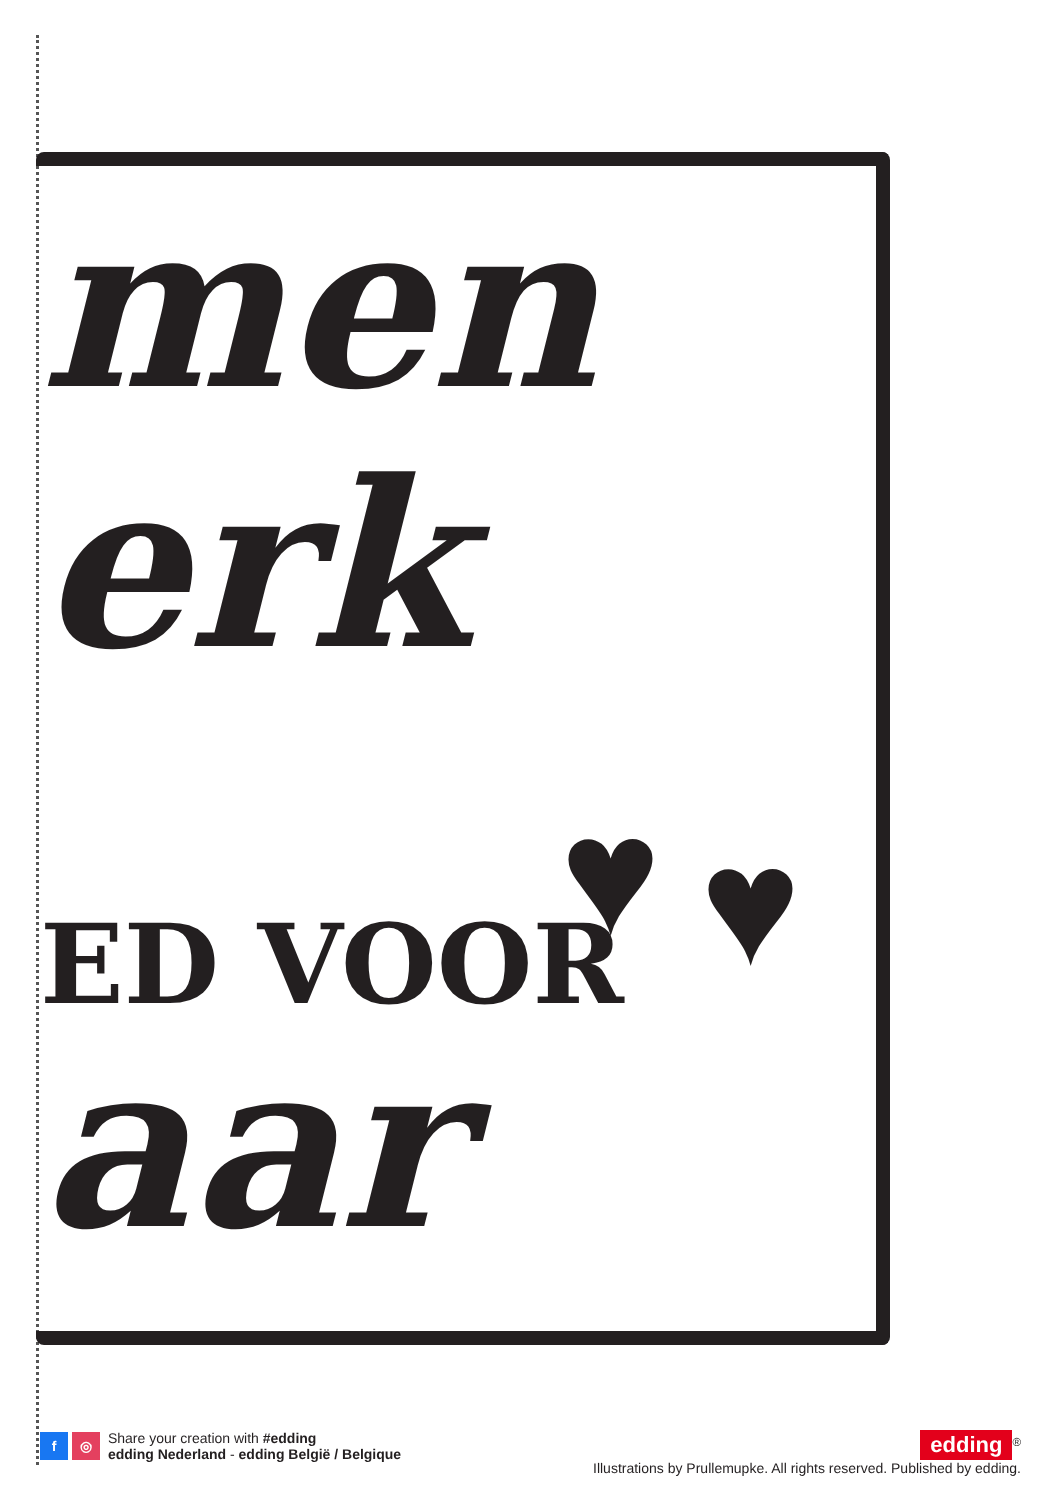men
erk
ED VOOR ♥ ♥
aar
f ◎ Share your creation with #edding
edding Nederland - edding België / Belgique
edding<sup>®</sup>
Illustrations by Prullemupke. All rights reserved. Published by edding.